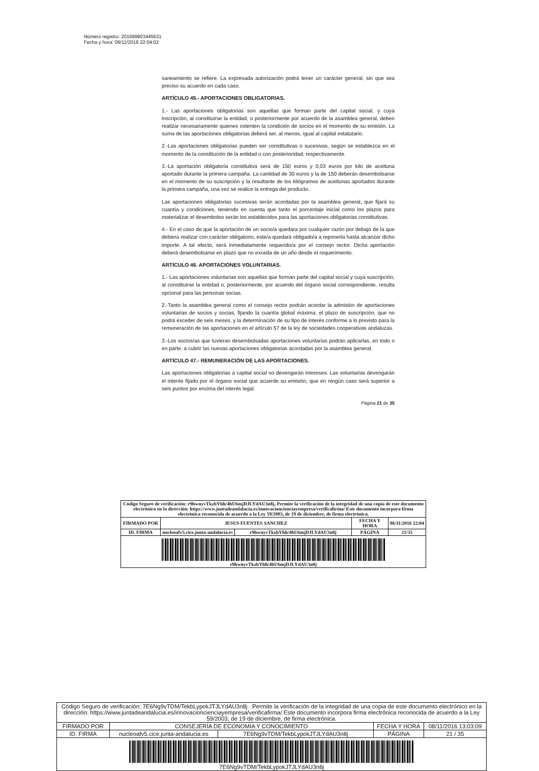Número registro: 201699903445631
Fecha y hora: 06/11/2016 22:04:02
saneamiento se refiere. La expresada autorización podrá tener un carácter general, sin que sea preciso su acuerdo en cada caso.
ARTÍCULO 45.- APORTACIONES OBLIGATORIAS.
1.- Las aportaciones obligatorias son aquellas que forman parte del capital social, y cuya inscripción, al constituirse la entidad, o posteriormente por acuerdo de la asamblea general, deben realizar necesariamente quienes ostenten la condición de socios en el momento de su emisión. La suma de las aportaciones obligatorias deberá ser, al menos, igual al capital estatutario.
2.-Las aportaciones obligatorias pueden ser constitutivas o sucesivas, según se establezca en el momento de la constitución de la entidad o con posterioridad, respectivamente.
3.-La aportación obligatoria constitutiva será de 150 euros y 0,03 euros por kilo de aceituna aportado durante la primera campaña. La cantidad de 30 euros y la de 150 deberán desembolsarse en el momento de su suscripción y la resultante de los kilógramos de aceitunas aportados durante la primera campaña, una vez se realice la entrega del producto.
Las aportaciones obligatorias sucesivas serán acordadas por la asamblea general, que fijará su cuantía y condiciones, teniendo en cuenta que tanto el porcentaje inicial como los plazos para materializar el desembolso serán los establecidos para las aportaciones obligatorias constitutivas.
4.- En el caso de que la aportación de un socio/a quedara por cualquier razón por debajo de la que debiera realizar con carácter obligatorio, este/a quedará obligado/a a reponerla hasta alcanzar dicho importe. A tal efecto, será inmediatamente requerido/a por el consejo rector. Dicha aportación deberá desembolsarse en plazo que no exceda de un año desde el requerimiento.
ARTÍCULO 46. APORTACIONES VOLUNTARIAS.
1.- Las aportaciones voluntarias son aquellas que forman parte del capital social y cuya suscripción, al constituirse la entidad o, posteriormente, por acuerdo del órgano social correspondiente, resulta opcional para las personas socias.
2.-Tanto la asamblea general como el consejo rector podrán acordar la admisión de aportaciones voluntarias de socios y socias, fijando la cuantía global máxima, el plazo de suscripción, que no podrá exceder de seis meses, y la determinación de su tipo de interés conforme a lo previsto para la remuneración de las aportaciones en el artículo 57 de la ley de sociedades cooperativas andaluzas.
3.-Los socios/as que tuvieran desembolsadas aportaciones voluntarias podrán aplicarlas, en todo o en parte, a cubrir las nuevas aportaciones obligatorias acordadas por la asamblea general.
ARTÍCULO 47.- REMUNERACIÓN DE LAS APORTACIONES.
Las aportaciones obligatorias a capital social no devengarán intereses. Las voluntarias devengarán el interés fijado por el órgano social que acuerde su emisión, que en ningún caso será superior a seis puntos por encima del interés legal.
Página 21 de 35
| Código Seguro de verificación: r9hwnyvTkzbYhh/4hU6mjDJLYdAU3n8j. Permite la verificación de la integridad de una copia de este documento electrónico en la dirección: https://www.juntadeandalucia.es/innovacioncienciayempresa/verificafirma/ Este documento incorpora firma electrónica reconocida de acuerdo a la Ley 59/2003, de 19 de diciembre, de firma electrónica. | | | | |
| FIRMADO POR | JESUS FUENTES SANCHEZ | | FECHA Y HORA | 06/11/2016 22:04 |
| ID. FIRMA | nucleoafv5.cice.junta-andalucia.es | r9hwnyvTkzbYhh/4hU6mjDJLYdAU3n8j | PÁGINA | 21/35 |
| r9hwnyvTkzbYhh/4hU6mjDJLYdAU3n8j | | | | |
| Código Seguro de verificación: 7E6Ng9vTDM/TekbLypokJTJLYdAU3n8j . Permite la verificación de la integridad de una copia de este documento electrónico en la dirección: https://www.juntadeandalucia.es/innovacioncienciayempresa/verificafirma/ Este documento incorpora firma electrónica reconocida de acuerdo a la Ley 59/2003, de 19 de diciembre, de firma electrónica. | | | | |
| FIRMADO POR | CONSEJERÍA DE ECONOMIA Y CONOCIMIENTO | | FECHA Y HORA | 08/11/2016 13:03:09 |
| ID. FIRMA | nucleoafv5.cice.junta-andalucia.es | 7E6Ng9vTDM/TekbLypokJTJLYdAU3n8j | PÁGINA | 21 / 35 |
| 7E6Ng9vTDM/TekbLypokJTJLYdAU3n8j | | | | |